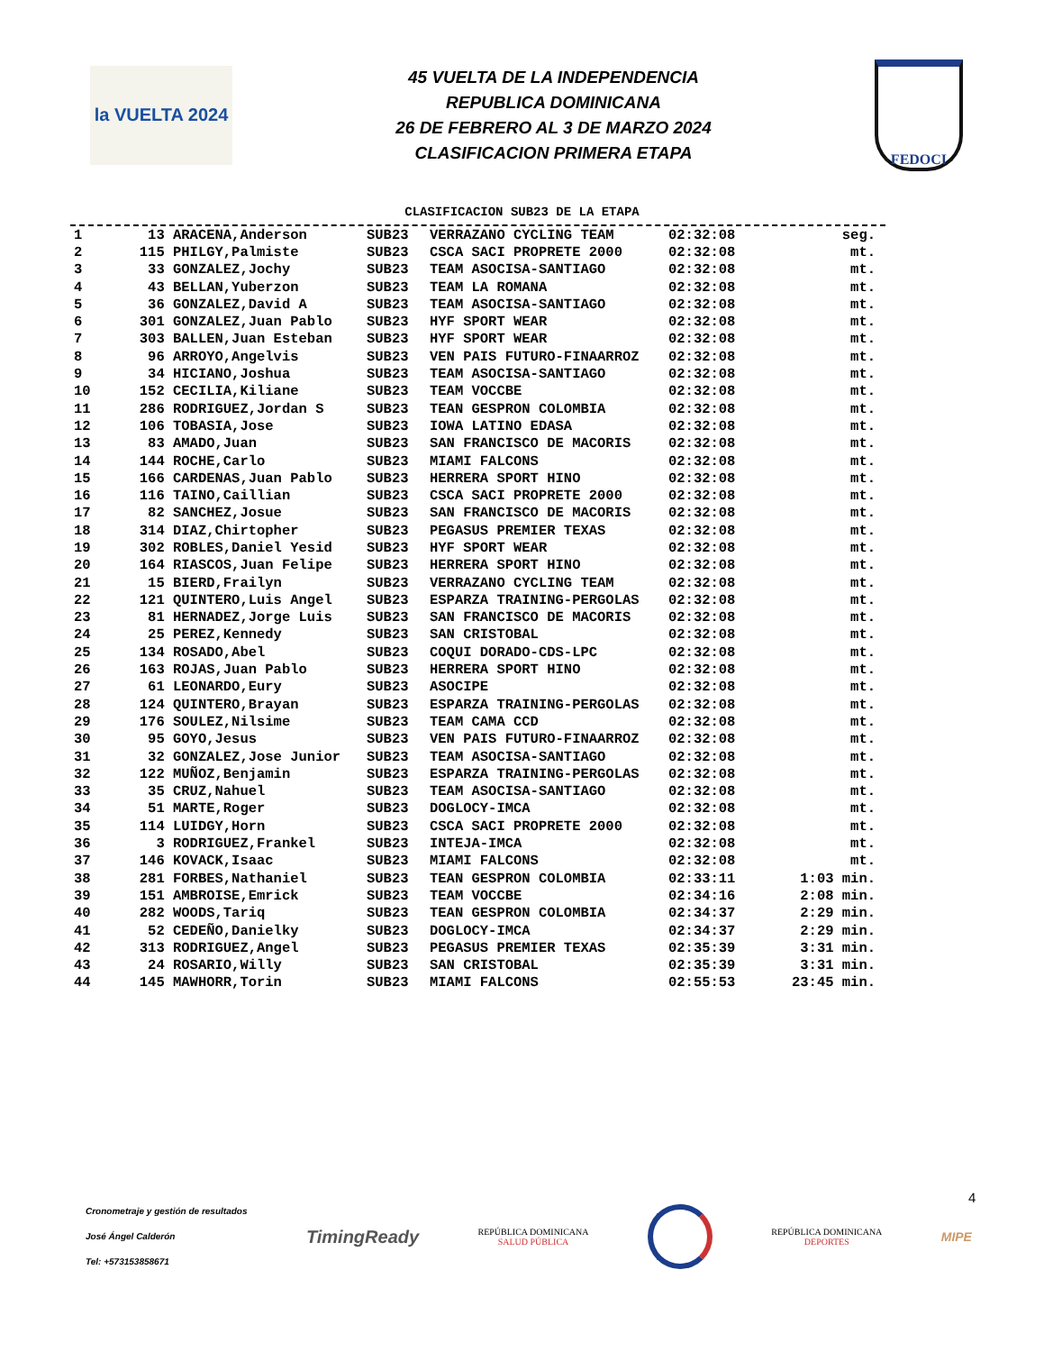la VUELTA 2024
45 VUELTA DE LA INDEPENDENCIA
REPUBLICA DOMINICANA
26 DE FEBRERO AL 3 DE MARZO 2024
CLASIFICACION PRIMERA ETAPA
FEDOCI
CLASIFICACION SUB23 DE LA ETAPA
| 1 | 13 | ARACENA,Anderson | SUB23 | VERRAZANO CYCLING TEAM | 02:32:08 | seg. |
| 2 | 115 | PHILGY,Palmiste | SUB23 | CSCA SACI PROPRETE 2000 | 02:32:08 | mt. |
| 3 | 33 | GONZALEZ,Jochy | SUB23 | TEAM ASOCISA-SANTIAGO | 02:32:08 | mt. |
| 4 | 43 | BELLAN,Yuberzon | SUB23 | TEAM LA ROMANA | 02:32:08 | mt. |
| 5 | 36 | GONZALEZ,David A | SUB23 | TEAM ASOCISA-SANTIAGO | 02:32:08 | mt. |
| 6 | 301 | GONZALEZ,Juan Pablo | SUB23 | HYF SPORT WEAR | 02:32:08 | mt. |
| 7 | 303 | BALLEN,Juan Esteban | SUB23 | HYF SPORT WEAR | 02:32:08 | mt. |
| 8 | 96 | ARROYO,Angelvis | SUB23 | VEN PAIS FUTURO-FINAARROZ | 02:32:08 | mt. |
| 9 | 34 | HICIANO,Joshua | SUB23 | TEAM ASOCISA-SANTIAGO | 02:32:08 | mt. |
| 10 | 152 | CECILIA,Kiliane | SUB23 | TEAM VOCCBE | 02:32:08 | mt. |
| 11 | 286 | RODRIGUEZ,Jordan S | SUB23 | TEAN GESPRON COLOMBIA | 02:32:08 | mt. |
| 12 | 106 | TOBASIA,Jose | SUB23 | IOWA LATINO EDASA | 02:32:08 | mt. |
| 13 | 83 | AMADO,Juan | SUB23 | SAN FRANCISCO DE MACORIS | 02:32:08 | mt. |
| 14 | 144 | ROCHE,Carlo | SUB23 | MIAMI FALCONS | 02:32:08 | mt. |
| 15 | 166 | CARDENAS,Juan Pablo | SUB23 | HERRERA SPORT HINO | 02:32:08 | mt. |
| 16 | 116 | TAINO,Caillian | SUB23 | CSCA SACI PROPRETE 2000 | 02:32:08 | mt. |
| 17 | 82 | SANCHEZ,Josue | SUB23 | SAN FRANCISCO DE MACORIS | 02:32:08 | mt. |
| 18 | 314 | DIAZ,Chirtopher | SUB23 | PEGASUS PREMIER TEXAS | 02:32:08 | mt. |
| 19 | 302 | ROBLES,Daniel Yesid | SUB23 | HYF SPORT WEAR | 02:32:08 | mt. |
| 20 | 164 | RIASCOS,Juan Felipe | SUB23 | HERRERA SPORT HINO | 02:32:08 | mt. |
| 21 | 15 | BIERD,Frailyn | SUB23 | VERRAZANO CYCLING TEAM | 02:32:08 | mt. |
| 22 | 121 | QUINTERO,Luis Angel | SUB23 | ESPARZA TRAINING-PERGOLAS | 02:32:08 | mt. |
| 23 | 81 | HERNADEZ,Jorge Luis | SUB23 | SAN FRANCISCO DE MACORIS | 02:32:08 | mt. |
| 24 | 25 | PEREZ,Kennedy | SUB23 | SAN CRISTOBAL | 02:32:08 | mt. |
| 25 | 134 | ROSADO,Abel | SUB23 | COQUI DORADO-CDS-LPC | 02:32:08 | mt. |
| 26 | 163 | ROJAS,Juan Pablo | SUB23 | HERRERA SPORT HINO | 02:32:08 | mt. |
| 27 | 61 | LEONARDO,Eury | SUB23 | ASOCIPE | 02:32:08 | mt. |
| 28 | 124 | QUINTERO,Brayan | SUB23 | ESPARZA TRAINING-PERGOLAS | 02:32:08 | mt. |
| 29 | 176 | SOULEZ,Nilsime | SUB23 | TEAM CAMA CCD | 02:32:08 | mt. |
| 30 | 95 | GOYO,Jesus | SUB23 | VEN PAIS FUTURO-FINAARROZ | 02:32:08 | mt. |
| 31 | 32 | GONZALEZ,Jose Junior | SUB23 | TEAM ASOCISA-SANTIAGO | 02:32:08 | mt. |
| 32 | 122 | MUÑOZ,Benjamin | SUB23 | ESPARZA TRAINING-PERGOLAS | 02:32:08 | mt. |
| 33 | 35 | CRUZ,Nahuel | SUB23 | TEAM ASOCISA-SANTIAGO | 02:32:08 | mt. |
| 34 | 51 | MARTE,Roger | SUB23 | DOGLOCY-IMCA | 02:32:08 | mt. |
| 35 | 114 | LUIDGY,Horn | SUB23 | CSCA SACI PROPRETE 2000 | 02:32:08 | mt. |
| 36 | 3 | RODRIGUEZ,Frankel | SUB23 | INTEJA-IMCA | 02:32:08 | mt. |
| 37 | 146 | KOVACK,Isaac | SUB23 | MIAMI FALCONS | 02:32:08 | mt. |
| 38 | 281 | FORBES,Nathaniel | SUB23 | TEAN GESPRON COLOMBIA | 02:33:11 | 1:03 min. |
| 39 | 151 | AMBROISE,Emrick | SUB23 | TEAM VOCCBE | 02:34:16 | 2:08 min. |
| 40 | 282 | WOODS,Tariq | SUB23 | TEAN GESPRON COLOMBIA | 02:34:37 | 2:29 min. |
| 41 | 52 | CEDEÑO,Danielky | SUB23 | DOGLOCY-IMCA | 02:34:37 | 2:29 min. |
| 42 | 313 | RODRIGUEZ,Angel | SUB23 | PEGASUS PREMIER TEXAS | 02:35:39 | 3:31 min. |
| 43 | 24 | ROSARIO,Willy | SUB23 | SAN CRISTOBAL | 02:35:39 | 3:31 min. |
| 44 | 145 | MAWHORR,Torin | SUB23 | MIAMI FALCONS | 02:55:53 | 23:45 min. |
4
Cronometraje y gestión de resultados
José Ángel Calderón
Tel: +573153858671
TimingReady
REPÚBLICA DOMINICANA
SALUD PÚBLICA
REPÚBLICA DOMINICANA
DEPORTES
MIPE